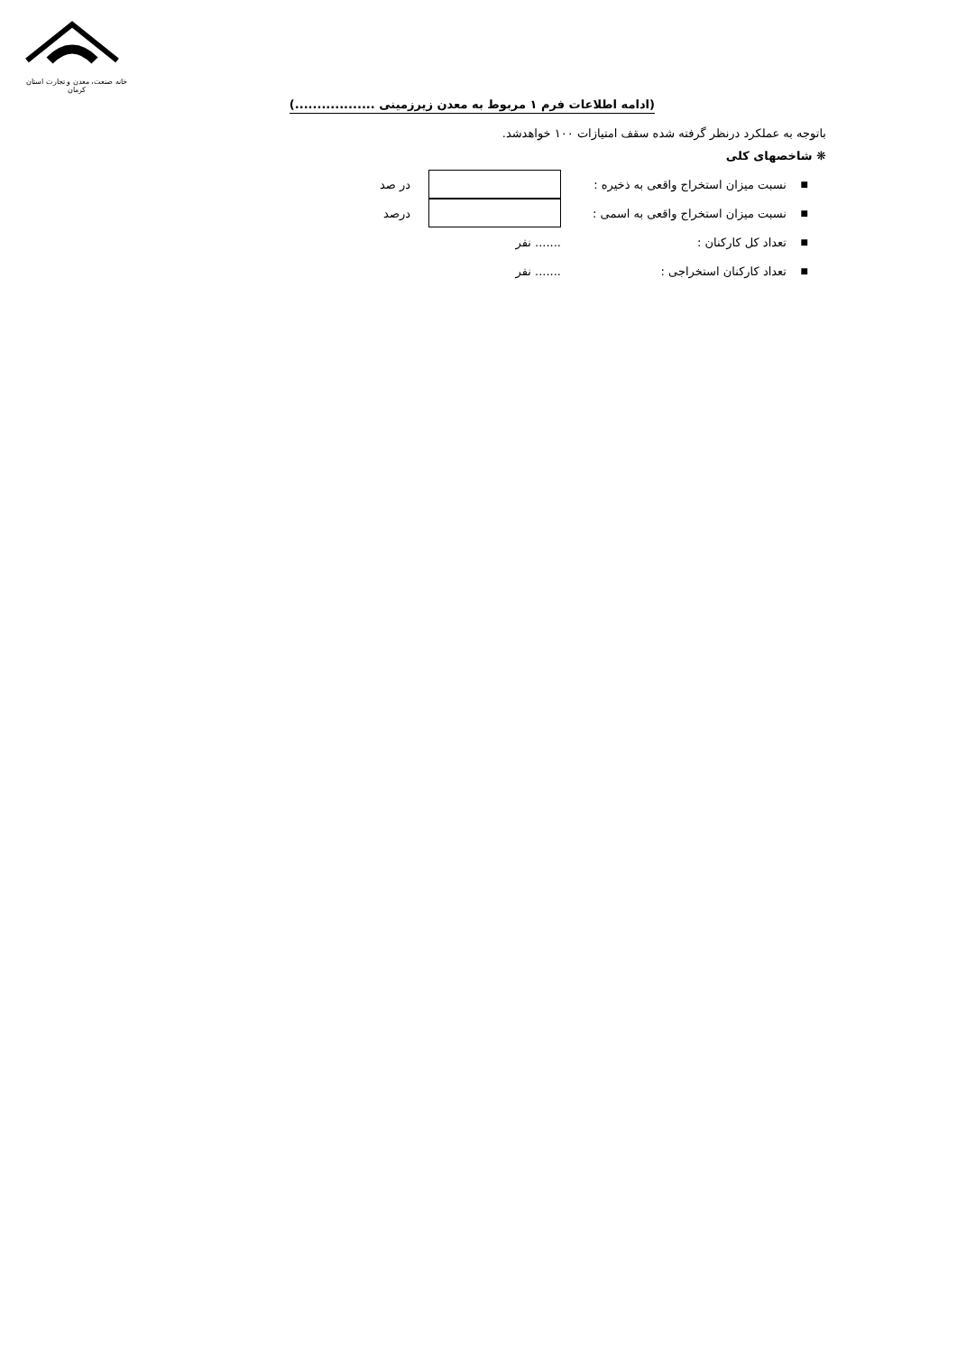خانه صنعت، معدن و تجارت استان کرمان
(ادامه اطلاعات فرم ۱ مربوط به معدن زیرزمینی ..................)
باتوجه به عملکرد درنظر گرفته شده سقف امتیازات ۱۰۰ خواهدشد.
❋ شاخصهای کلی
■ نسبت میزان استخراج واقعی به ذخیره : در صد
■ نسبت میزان استخراج واقعی به اسمی : درصد
■ تعداد کل کارکنان :....... نفر
■ تعداد کارکنان استخراجی :....... نفر